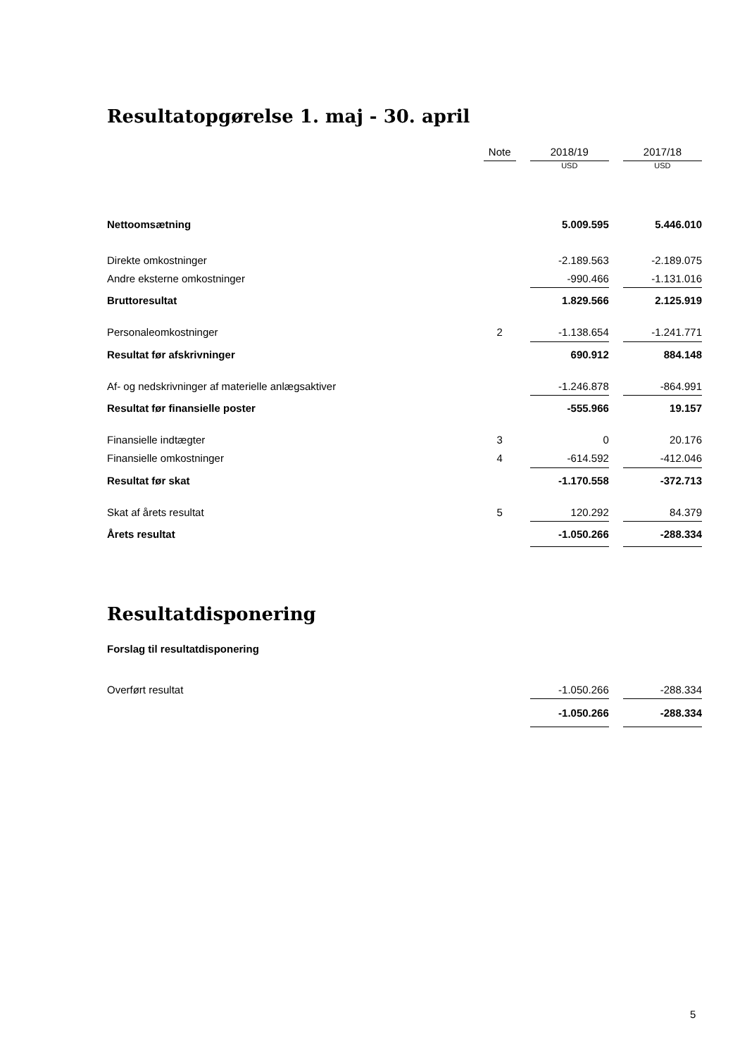Resultatopgørelse 1. maj - 30. april
| | Note | | 2018/19 | | 2017/18 |
| --- | --- | --- | --- | --- | --- |
| | | | USD | | USD |
| Nettoomsætning | | | 5.009.595 | | 5.446.010 |
| Direkte omkostninger | | | -2.189.563 | | -2.189.075 |
| Andre eksterne omkostninger | | | -990.466 | | -1.131.016 |
| Bruttoresultat | | | 1.829.566 | | 2.125.919 |
| Personaleomkostninger | 2 | | -1.138.654 | | -1.241.771 |
| Resultat før afskrivninger | | | 690.912 | | 884.148 |
| Af- og nedskrivninger af materielle anlægsaktiver | | | -1.246.878 | | -864.991 |
| Resultat før finansielle poster | | | -555.966 | | 19.157 |
| Finansielle indtægter | 3 | | 0 | | 20.176 |
| Finansielle omkostninger | 4 | | -614.592 | | -412.046 |
| Resultat før skat | | | -1.170.558 | | -372.713 |
| Skat af årets resultat | 5 | | 120.292 | | 84.379 |
| Årets resultat | | | -1.050.266 | | -288.334 |
Resultatdisponering
Forslag til resultatdisponering
| Overført resultat | | | -1.050.266 | | -288.334 |
| | | | -1.050.266 | | -288.334 |
5